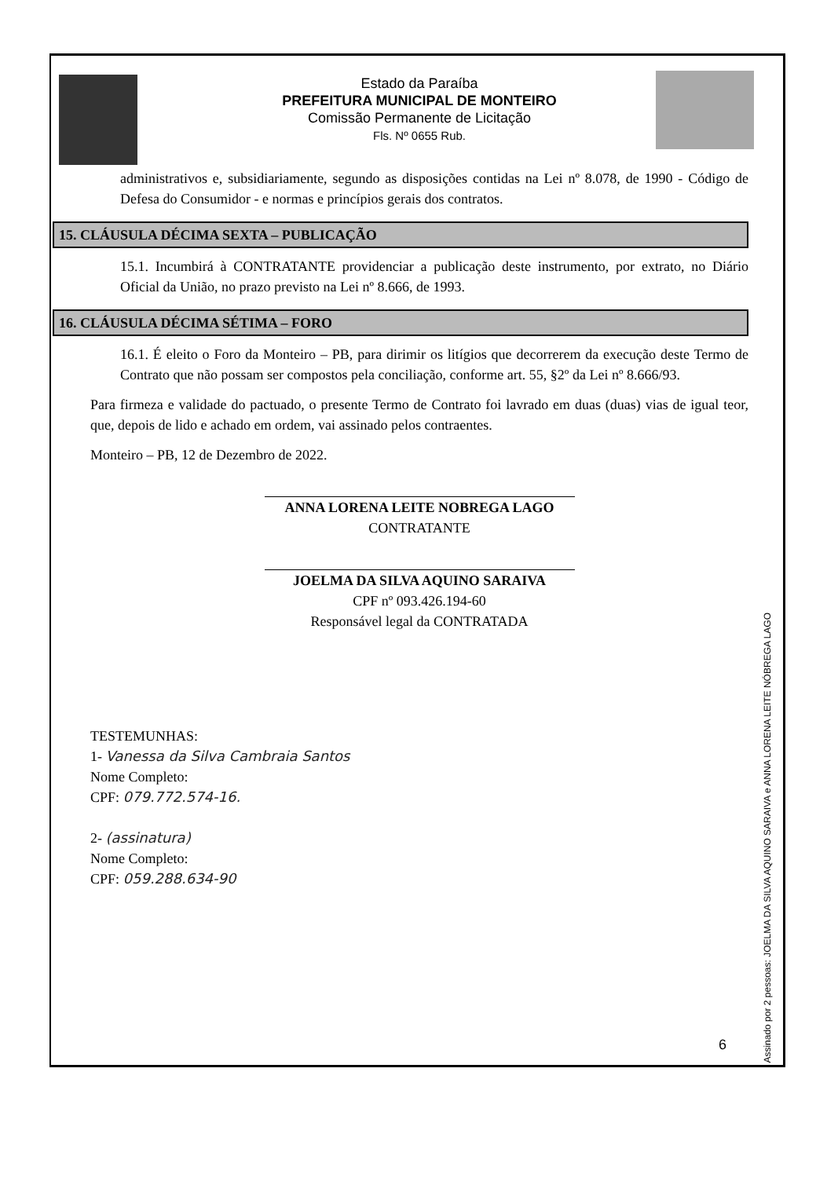Estado da Paraíba
PREFEITURA MUNICIPAL DE MONTEIRO
Comissão Permanente de Licitação
Fls. Nº 0655 Rub.
administrativos e, subsidiariamente, segundo as disposições contidas na Lei nº 8.078, de 1990 - Código de Defesa do Consumidor - e normas e princípios gerais dos contratos.
15. CLÁUSULA DÉCIMA SEXTA – PUBLICAÇÃO
15.1. Incumbirá à CONTRATANTE providenciar a publicação deste instrumento, por extrato, no Diário Oficial da União, no prazo previsto na Lei nº 8.666, de 1993.
16. CLÁUSULA DÉCIMA SÉTIMA – FORO
16.1. É eleito o Foro da Monteiro – PB, para dirimir os litígios que decorrerem da execução deste Termo de Contrato que não possam ser compostos pela conciliação, conforme art. 55, §2º da Lei nº 8.666/93.
Para firmeza e validade do pactuado, o presente Termo de Contrato foi lavrado em duas (duas) vias de igual teor, que, depois de lido e achado em ordem, vai assinado pelos contraentes.
Monteiro – PB, 12 de Dezembro de 2022.
ANNA LORENA LEITE NOBREGA LAGO
CONTRATANTE
JOELMA DA SILVA AQUINO SARAIVA
CPF nº 093.426.194-60
Responsável legal da CONTRATADA
TESTEMUNHAS:
1- Vanessa da Silva Cambraia Santos
Nome Completo:
CPF: 079.772.574-16.
2- (assinatura)
Nome Completo:
CPF: 059.288.634-90
Assinado por 2 pessoas: JOELMA DA SILVA AQUINO SARAIVA e ANNA LORENA LEITE NÓBREGA LAGO
6